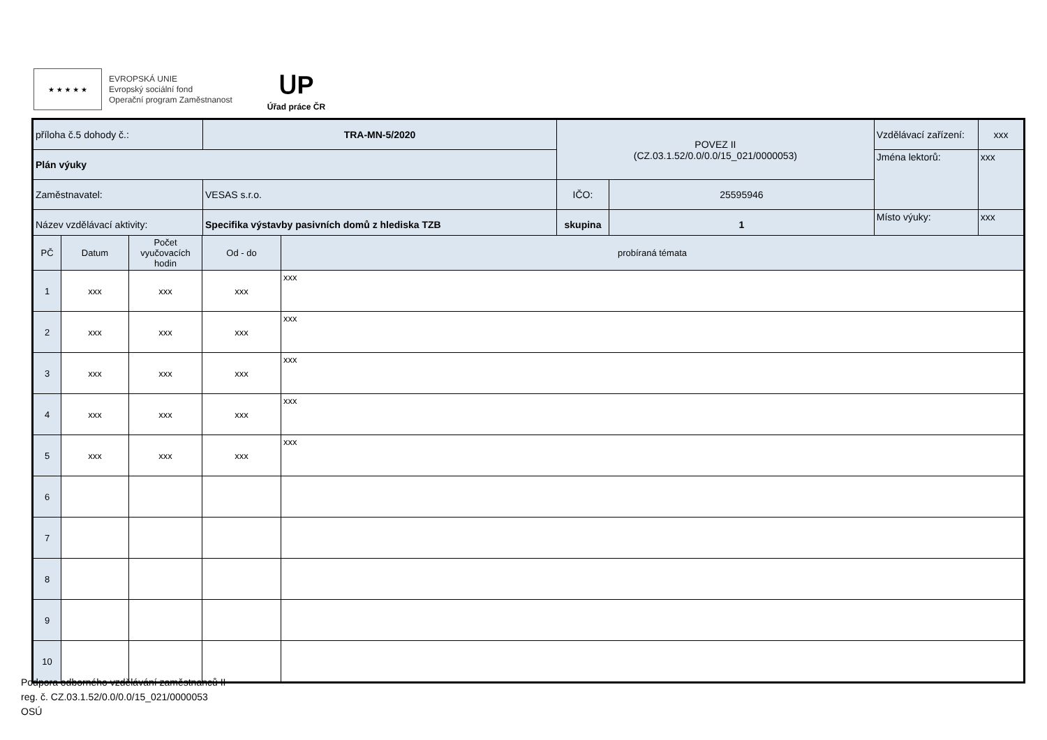★ ★ ★ ★ ★
EVROPSKÁ UNIE
Evropský sociální fond
Operační program Zaměstnanost
ᑌP
Úřad práce ČR
| příloha č.5 dohody č.: | TRA-MN-5/2020 | POVEZ II (CZ.03.1.52/0.0/0.0/15_021/0000053) | | Vzdělávací zařízení: | xxx |
| Plán výuky | | | | Jména lektorů: | xxx |
| Zaměstnavatel: | VESAS s.r.o. | IČO: | 25595946 | | |
| Název vzdělávací aktivity: | Specifika výstavby pasivních domů z hlediska TZB | skupina | 1 | Místo výuky: | xxx |
| PČ | Datum | Počet vyučovacích hodin | Od - do | probíraná témata |
| --- | --- | --- | --- | --- |
| 1 | xxx | xxx | xxx | xxx |
| 2 | xxx | xxx | xxx | xxx |
| 3 | xxx | xxx | xxx | xxx |
| 4 | xxx | xxx | xxx | xxx |
| 5 | xxx | xxx | xxx | xxx |
| 6 | | | | |
| 7 | | | | |
| 8 | | | | |
| 9 | | | | |
| 10 | | | | |
Podpora odborného vzdělávání zaměstnanců II
reg. č. CZ.03.1.52/0.0/0.0/15_021/0000053
OSÚ